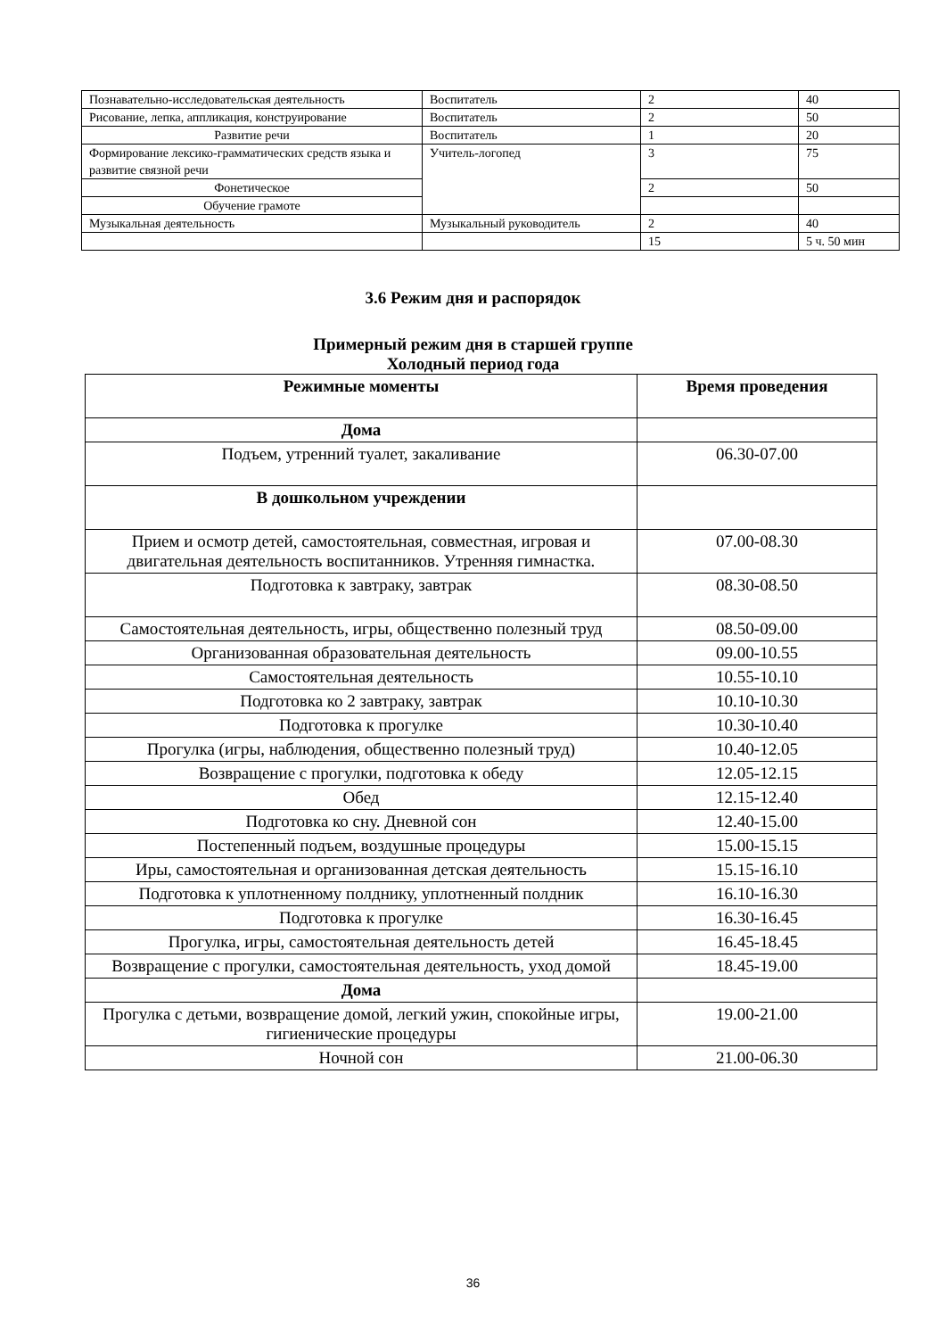| Познавательно-исследовательская деятельность | Воспитатель | 2 | 40 |
| Рисование, лепка, аппликация, конструирование | Воспитатель | 2 | 50 |
| Развитие речи | Воспитатель | 1 | 20 |
| Формирование лексико-грамматических средств языка и развитие связной речи | Учитель-логопед | 3 | 75 |
| Фонетическое | | 2 | 50 |
| Обучение грамоте | | | |
| Музыкальная деятельность | Музыкальный руководитель | 2 | 40 |
| | | 15 | 5 ч. 50 мин |
3.6 Режим дня и распорядок
Примерный режим дня в старшей группе
Холодный период года
| Режимные моменты | Время проведения |
| --- | --- |
| Дома | |
| Подъем, утренний туалет, закаливание | 06.30-07.00 |
| В дошкольном учреждении | |
| Прием и осмотр детей, самостоятельная, совместная, игровая и двигательная деятельность воспитанников. Утренняя гимнастка. | 07.00-08.30 |
| Подготовка к завтраку, завтрак | 08.30-08.50 |
| Самостоятельная деятельность, игры, общественно полезный труд | 08.50-09.00 |
| Организованная образовательная деятельность | 09.00-10.55 |
| Самостоятельная деятельность | 10.55-10.10 |
| Подготовка ко 2 завтраку, завтрак | 10.10-10.30 |
| Подготовка к прогулке | 10.30-10.40 |
| Прогулка (игры, наблюдения, общественно полезный труд) | 10.40-12.05 |
| Возвращение с прогулки, подготовка к обеду | 12.05-12.15 |
| Обед | 12.15-12.40 |
| Подготовка ко сну. Дневной сон | 12.40-15.00 |
| Постепенный подъем, воздушные процедуры | 15.00-15.15 |
| Иры, самостоятельная и организованная детская деятельность | 15.15-16.10 |
| Подготовка к уплотненному полднику, уплотненный полдник | 16.10-16.30 |
| Подготовка к прогулке | 16.30-16.45 |
| Прогулка, игры, самостоятельная деятельность детей | 16.45-18.45 |
| Возвращение с прогулки, самостоятельная деятельность, уход домой | 18.45-19.00 |
| Дома | |
| Прогулка с детьми, возвращение домой, легкий ужин, спокойные игры, гигиенические процедуры | 19.00-21.00 |
| Ночной сон | 21.00-06.30 |
36